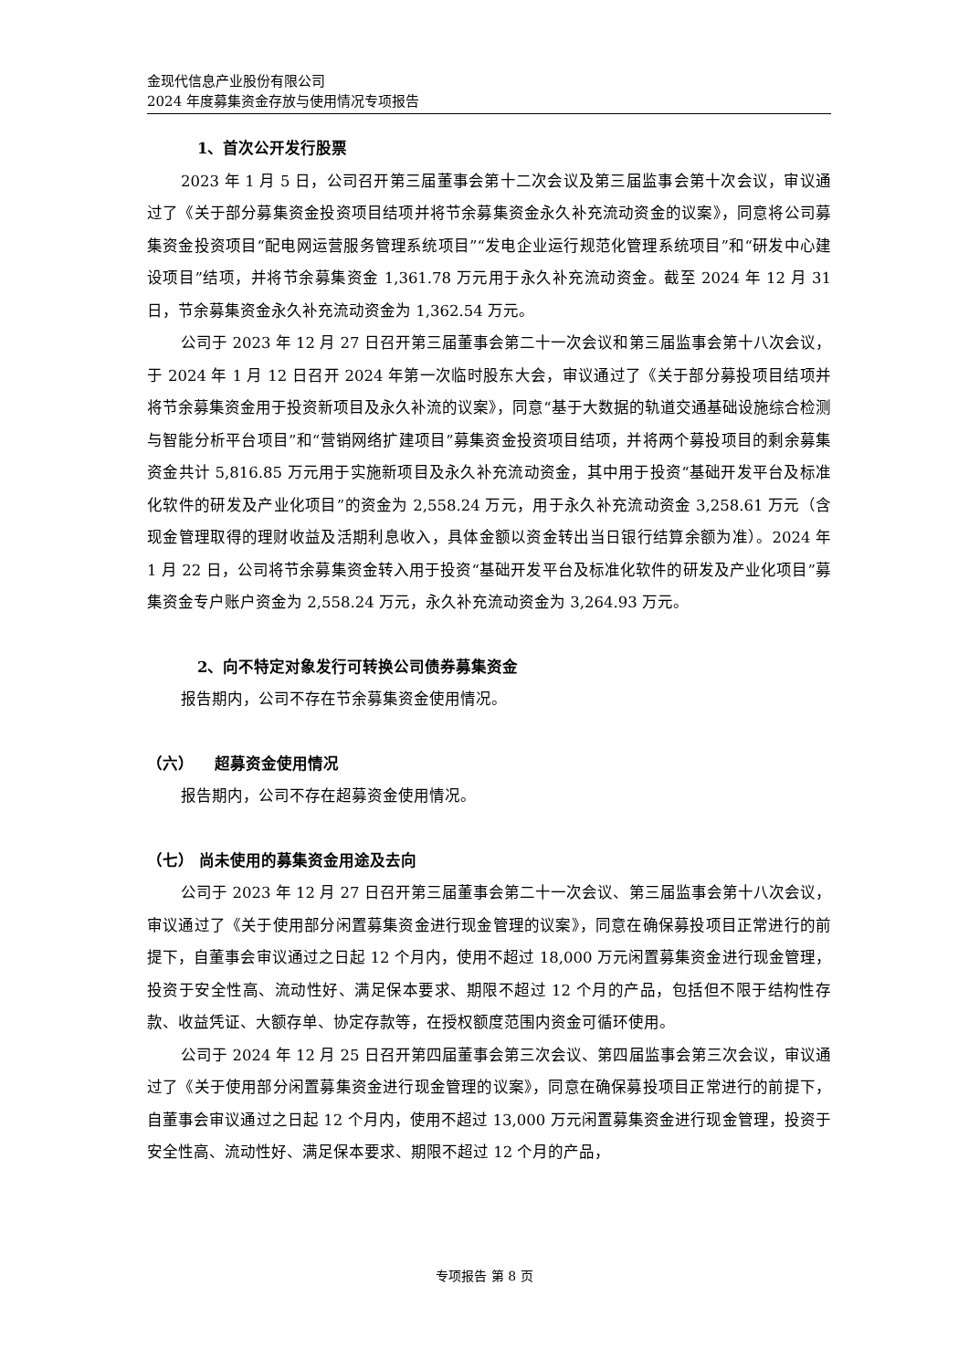金现代信息产业股份有限公司
2024 年度募集资金存放与使用情况专项报告
1、首次公开发行股票
2023 年 1 月 5 日，公司召开第三届董事会第十二次会议及第三届监事会第十次会议，审议通过了《关于部分募集资金投资项目结项并将节余募集资金永久补充流动资金的议案》，同意将公司募集资金投资项目“配电网运营服务管理系统项目”“发电企业运行规范化管理系统项目”和“研发中心建设项目”结项，并将节余募集资金 1,361.78 万元用于永久补充流动资金。截至 2024 年 12 月 31 日，节余募集资金永久补充流动资金为 1,362.54 万元。
公司于 2023 年 12 月 27 日召开第三届董事会第二十一次会议和第三届监事会第十八次会议，于 2024 年 1 月 12 日召开 2024 年第一次临时股东大会，审议通过了《关于部分募投项目结项并将节余募集资金用于投资新项目及永久补流的议案》，同意“基于大数据的轨道交通基础设施综合检测与智能分析平台项目”和“营销网络扩建项目”募集资金投资项目结项，并将两个募投项目的剩余募集资金共计 5,816.85 万元用于实施新项目及永久补充流动资金，其中用于投资“基础开发平台及标准化软件的研发及产业化项目”的资金为 2,558.24 万元，用于永久补充流动资金 3,258.61 万元（含现金管理取得的理财收益及活期利息收入，具体金额以资金转出当日银行结算余额为准）。2024 年 1 月 22 日，公司将节余募集资金转入用于投资“基础开发平台及标准化软件的研发及产业化项目”募集资金专户账户资金为 2,558.24 万元，永久补充流动资金为 3,264.93 万元。
2、向不特定对象发行可转换公司债券募集资金
报告期内，公司不存在节余募集资金使用情况。
（六） 超募资金使用情况
报告期内，公司不存在超募资金使用情况。
（七） 尚未使用的募集资金用途及去向
公司于 2023 年 12 月 27 日召开第三届董事会第二十一次会议、第三届监事会第十八次会议，审议通过了《关于使用部分闲置募集资金进行现金管理的议案》，同意在确保募投项目正常进行的前提下，自董事会审议通过之日起 12 个月内，使用不超过 18,000 万元闲置募集资金进行现金管理，投资于安全性高、流动性好、满足保本要求、期限不超过 12 个月的产品，包括但不限于结构性存款、收益凭证、大额存单、协定存款等，在授权额度范围内资金可循环使用。
公司于 2024 年 12 月 25 日召开第四届董事会第三次会议、第四届监事会第三次会议，审议通过了《关于使用部分闲置募集资金进行现金管理的议案》，同意在确保募投项目正常进行的前提下，自董事会审议通过之日起 12 个月内，使用不超过 13,000 万元闲置募集资金进行现金管理，投资于安全性高、流动性好、满足保本要求、期限不超过 12 个月的产品，
专项报告 第 8 页